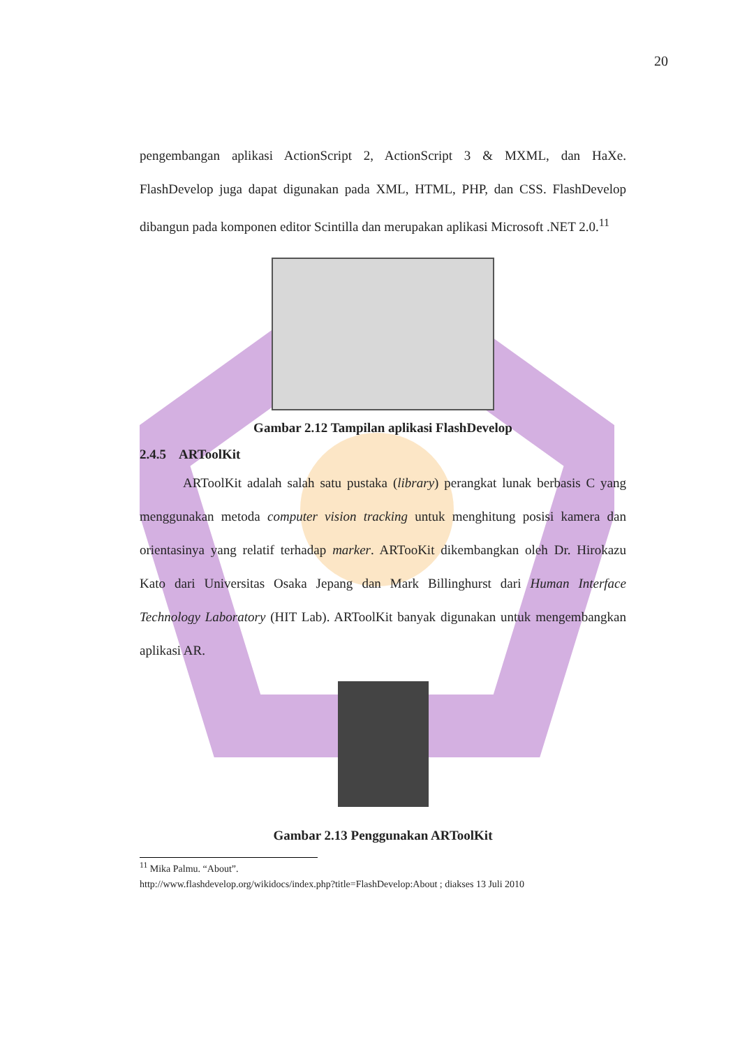20
pengembangan aplikasi ActionScript 2, ActionScript 3 & MXML, dan HaXe. FlashDevelop juga dapat digunakan pada XML, HTML, PHP, dan CSS. FlashDevelop dibangun pada komponen editor Scintilla dan merupakan aplikasi Microsoft .NET 2.0.<sup>11</sup>
Gambar 2.12 Tampilan aplikasi FlashDevelop
2.4.5 ARToolKit
ARToolKit adalah salah satu pustaka (library) perangkat lunak berbasis C yang menggunakan metoda computer vision tracking untuk menghitung posisi kamera dan orientasinya yang relatif terhadap marker. ARTooKit dikembangkan oleh Dr. Hirokazu Kato dari Universitas Osaka Jepang dan Mark Billinghurst dari Human Interface Technology Laboratory (HIT Lab). ARToolKit banyak digunakan untuk mengembangkan aplikasi AR.
Gambar 2.13 Penggunakan ARToolKit
<sup>11</sup> Mika Palmu. “About”.
http://www.flashdevelop.org/wikidocs/index.php?title=FlashDevelop:About ; diakses 13 Juli 2010